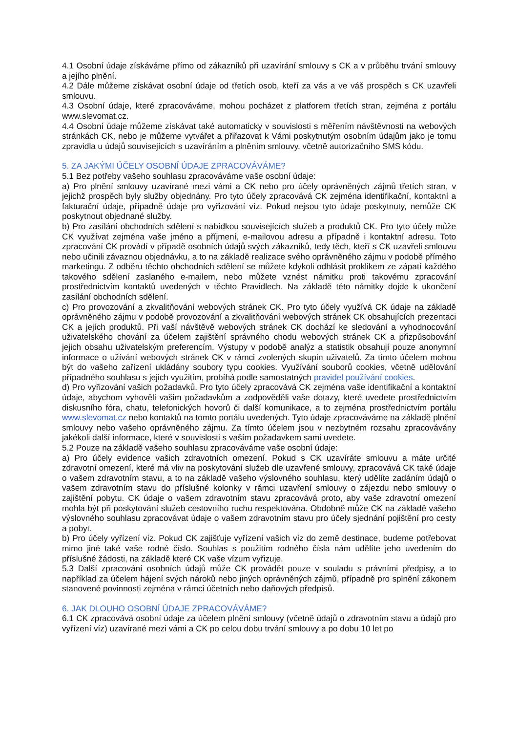4.1 Osobní údaje získáváme přímo od zákazníků při uzavírání smlouvy s CK a v průběhu trvání smlouvy a jejího plnění.
4.2 Dále můžeme získávat osobní údaje od třetích osob, kteří za vás a ve váš prospěch s CK uzavřeli smlouvu.
4.3 Osobní údaje, které zpracováváme, mohou pocházet z platforem třetích stran, zejména z portálu www.slevomat.cz.
4.4 Osobní údaje můžeme získávat také automaticky v souvislosti s měřením návštěvnosti na webových stránkách CK, nebo je můžeme vytvářet a přiřazovat k Vámi poskytnutým osobním údajům jako je tomu zpravidla u údajů souvisejících s uzavíráním a plněním smlouvy, včetně autorizačního SMS kódu.
5. ZA JAKÝMI ÚČELY OSOBNÍ ÚDAJE ZPRACOVÁVÁME?
5.1 Bez potřeby vašeho souhlasu zpracováváme vaše osobní údaje:
a) Pro plnění smlouvy uzavírané mezi vámi a CK nebo pro účely oprávněných zájmů třetích stran, v jejichž prospěch byly služby objednány. Pro tyto účely zpracovává CK zejména identifikační, kontaktní a fakturační údaje, případně údaje pro vyřizování víz. Pokud nejsou tyto údaje poskytnuty, nemůže CK poskytnout objednané služby.
b) Pro zasílání obchodních sdělení s nabídkou souvisejících služeb a produktů CK. Pro tyto účely může CK využívat zejména vaše jméno a příjmení, e-mailovou adresu a případně i kontaktní adresu. Toto zpracování CK provádí v případě osobních údajů svých zákazníků, tedy těch, kteří s CK uzavřeli smlouvu nebo učinili závaznou objednávku, a to na základě realizace svého oprávněného zájmu v podobě přímého marketingu. Z odběru těchto obchodních sdělení se můžete kdykoli odhlásit proklikem ze zápatí každého takového sdělení zaslaného e-mailem, nebo můžete vznést námitku proti takovému zpracování prostřednictvím kontaktů uvedených v těchto Pravidlech. Na základě této námitky dojde k ukončení zasílání obchodních sdělení.
c) Pro provozování a zkvalitňování webových stránek CK. Pro tyto účely využívá CK údaje na základě oprávněného zájmu v podobě provozování a zkvalitňování webových stránek CK obsahujících prezentaci CK a jejích produktů. Při vaší návštěvě webových stránek CK dochází ke sledování a vyhodnocování uživatelského chování za účelem zajištění správného chodu webových stránek CK a přizpůsobování jejich obsahu uživatelským preferencím. Výstupy v podobě analýz a statistik obsahují pouze anonymní informace o užívání webových stránek CK v rámci zvolených skupin uživatelů. Za tímto účelem mohou být do vašeho zařízení ukládány soubory typu cookies. Využívání souborů cookies, včetně udělování případného souhlasu s jejich využitím, probíhá podle samostatných pravidel používání cookies.
d) Pro vyřizování vašich požadavků. Pro tyto účely zpracovává CK zejména vaše identifikační a kontaktní údaje, abychom vyhověli vašim požadavkům a zodpověděli vaše dotazy, které uvedete prostřednictvím diskusního fóra, chatu, telefonických hovorů či další komunikace, a to zejména prostřednictvím portálu www.slevomat.cz nebo kontaktů na tomto portálu uvedených. Tyto údaje zpracováváme na základě plnění smlouvy nebo vašeho oprávněného zájmu. Za tímto účelem jsou v nezbytném rozsahu zpracovávány jakékoli další informace, které v souvislosti s vaším požadavkem sami uvedete.
5.2 Pouze na základě vašeho souhlasu zpracováváme vaše osobní údaje:
a) Pro účely evidence vašich zdravotních omezení. Pokud s CK uzavíráte smlouvu a máte určité zdravotní omezení, které má vliv na poskytování služeb dle uzavřené smlouvy, zpracovává CK také údaje o vašem zdravotním stavu, a to na základě vašeho výslovného souhlasu, který udělíte zadáním údajů o vašem zdravotním stavu do příslušné kolonky v rámci uzavření smlouvy o zájezdu nebo smlouvy o zajištění pobytu. CK údaje o vašem zdravotním stavu zpracovává proto, aby vaše zdravotní omezení mohla být při poskytování služeb cestovního ruchu respektována. Obdobně může CK na základě vašeho výslovného souhlasu zpracovávat údaje o vašem zdravotním stavu pro účely sjednání pojištění pro cesty a pobyt.
b) Pro účely vyřízení víz. Pokud CK zajišťuje vyřízení vašich víz do země destinace, budeme potřebovat mimo jiné také vaše rodné číslo. Souhlas s použitím rodného čísla nám udělíte jeho uvedením do příslušné žádosti, na základě které CK vaše vízum vyřizuje.
5.3 Další zpracování osobních údajů může CK provádět pouze v souladu s právními předpisy, a to například za účelem hájení svých nároků nebo jiných oprávněných zájmů, případně pro splnění zákonem stanovené povinnosti zejména v rámci účetních nebo daňových předpisů.
6. JAK DLOUHO OSOBNÍ ÚDAJE ZPRACOVÁVÁME?
6.1 CK zpracovává osobní údaje za účelem plnění smlouvy (včetně údajů o zdravotním stavu a údajů pro vyřízení víz) uzavírané mezi vámi a CK po celou dobu trvání smlouvy a po dobu 10 let po